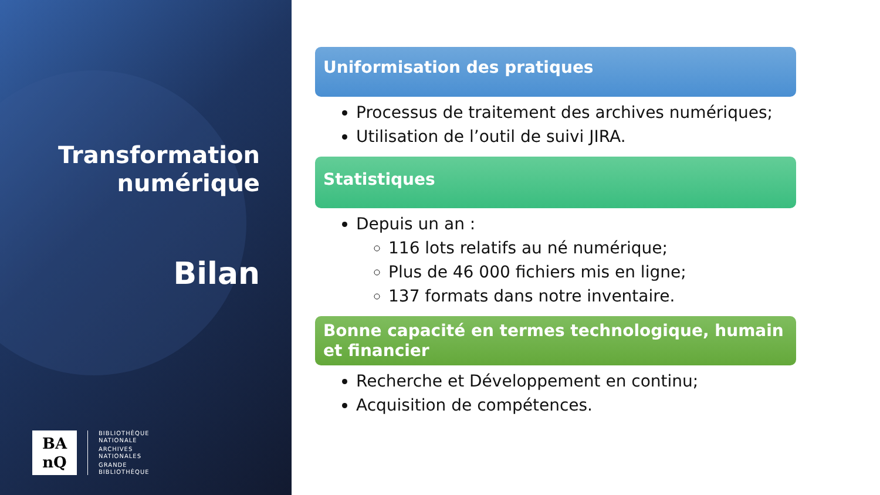Transformation
numérique
Bilan
BA
nQ
BIBLIOTHÈQUE
NATIONALE
ARCHIVES
NATIONALES
GRANDE
BIBLIOTHÈQUE
Uniformisation des pratiques
Processus de traitement des archives numériques;
Utilisation de l’outil de suivi JIRA.
Statistiques
Depuis un an :
116 lots relatifs au né numérique;
Plus de 46 000 fichiers mis en ligne;
137 formats dans notre inventaire.
Bonne capacité en termes technologique, humain et financier
Recherche et Développement en continu;
Acquisition de compétences.